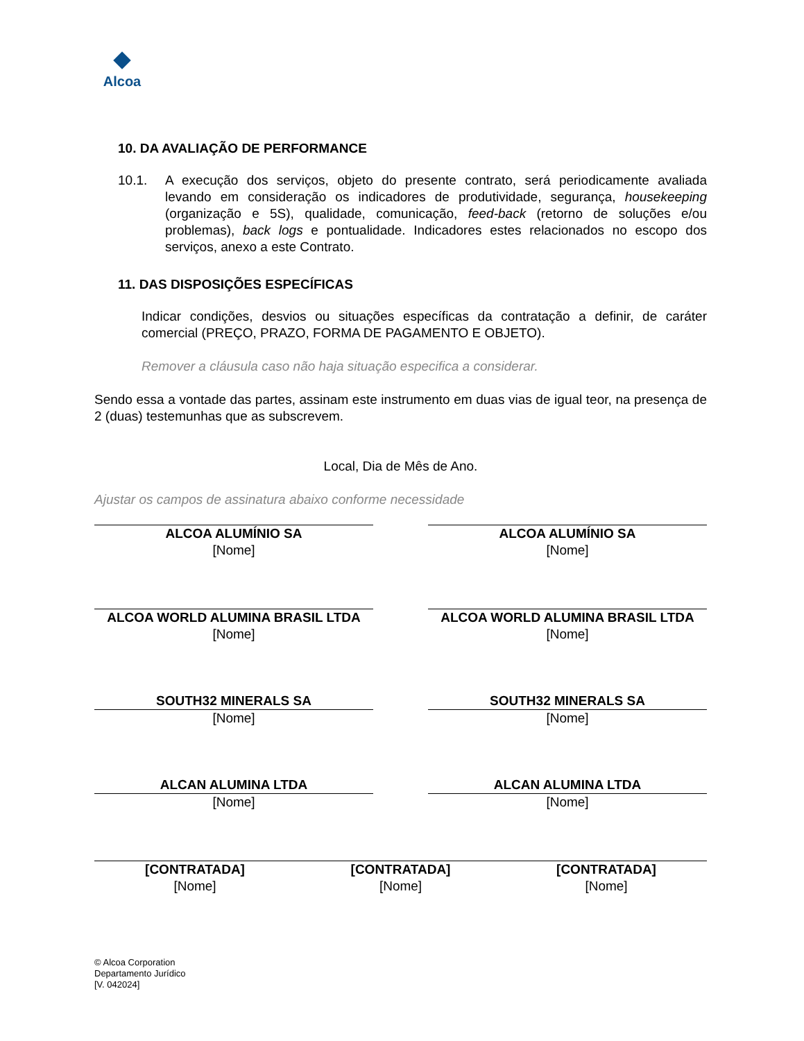Alcoa
10. DA AVALIAÇÃO DE PERFORMANCE
10.1. A execução dos serviços, objeto do presente contrato, será periodicamente avaliada levando em consideração os indicadores de produtividade, segurança, housekeeping (organização e 5S), qualidade, comunicação, feed-back (retorno de soluções e/ou problemas), back logs e pontualidade. Indicadores estes relacionados no escopo dos serviços, anexo a este Contrato.
11. DAS DISPOSIÇÕES ESPECÍFICAS
Indicar condições, desvios ou situações específicas da contratação a definir, de caráter comercial (PREÇO, PRAZO, FORMA DE PAGAMENTO E OBJETO).
Remover a cláusula caso não haja situação especifica a considerar.
Sendo essa a vontade das partes, assinam este instrumento em duas vias de igual teor, na presença de 2 (duas) testemunhas que as subscrevem.
Local, Dia de Mês de Ano.
Ajustar os campos de assinatura abaixo conforme necessidade
ALCOA ALUMÍNIO SA
[Nome]
ALCOA ALUMÍNIO SA
[Nome]
ALCOA WORLD ALUMINA BRASIL LTDA
[Nome]
ALCOA WORLD ALUMINA BRASIL LTDA
[Nome]
SOUTH32 MINERALS SA
[Nome]
SOUTH32 MINERALS SA
[Nome]
ALCAN ALUMINA LTDA
[Nome]
ALCAN ALUMINA LTDA
[Nome]
[CONTRATADA]
[Nome]
[CONTRATADA]
[Nome]
[CONTRATADA]
[Nome]
© Alcoa Corporation
Departamento Jurídico
[V. 042024]